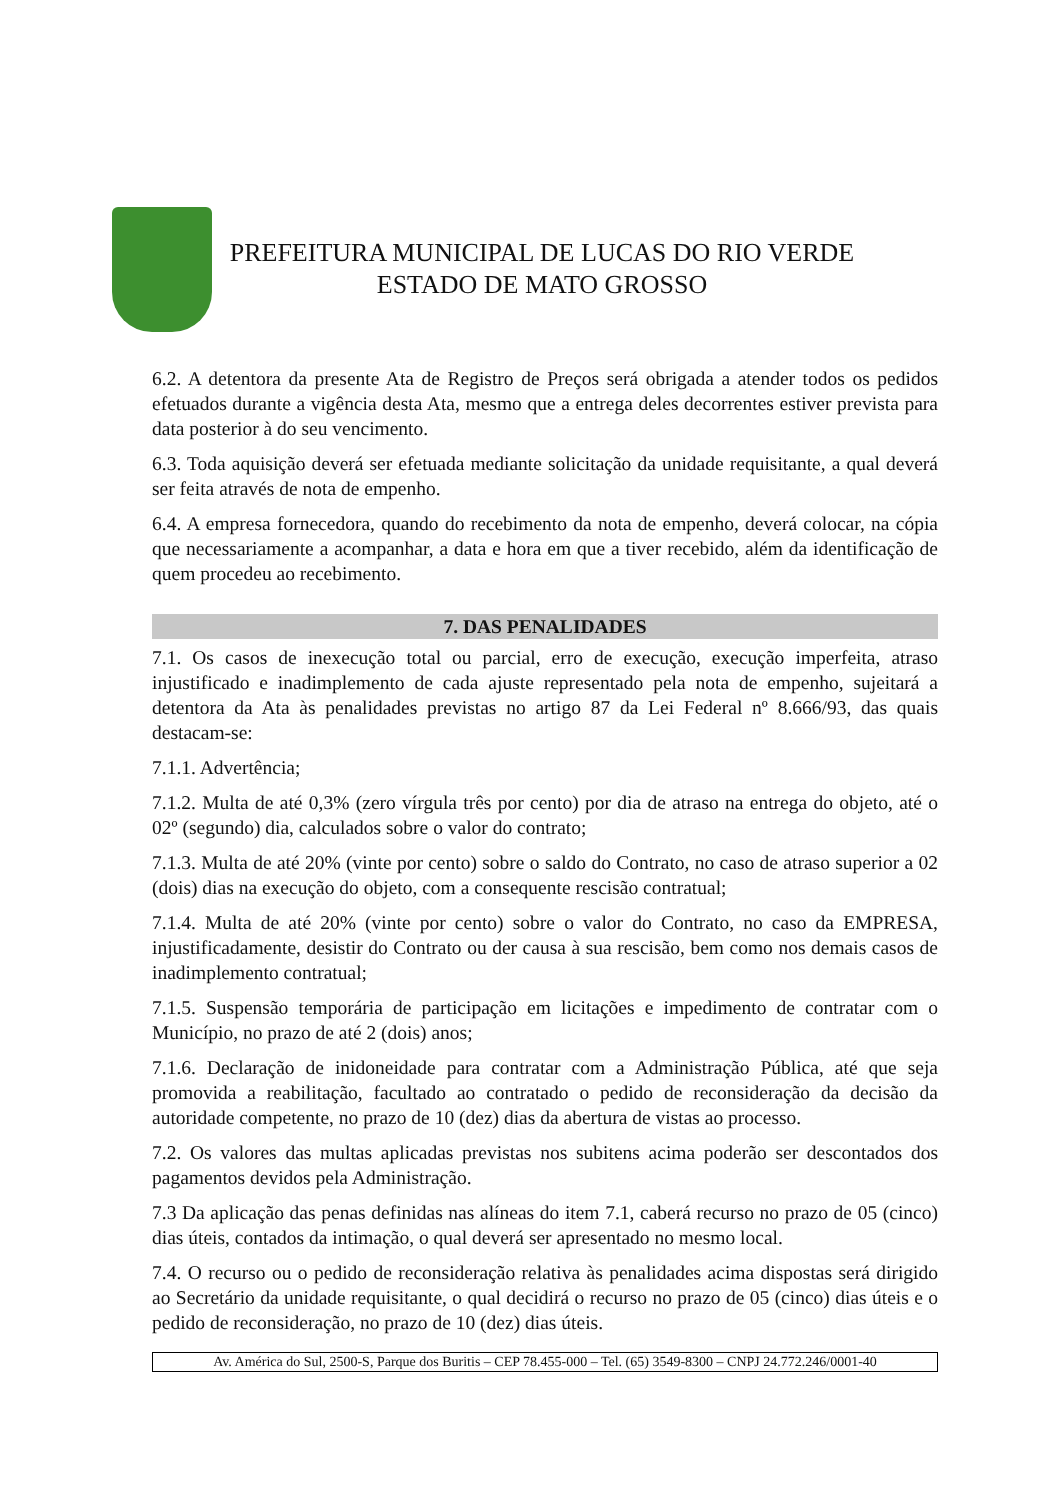PREFEITURA MUNICIPAL DE LUCAS DO RIO VERDE
ESTADO DE MATO GROSSO
6.2. A detentora da presente Ata de Registro de Preços será obrigada a atender todos os pedidos efetuados durante a vigência desta Ata, mesmo que a entrega deles decorrentes estiver prevista para data posterior à do seu vencimento.
6.3. Toda aquisição deverá ser efetuada mediante solicitação da unidade requisitante, a qual deverá ser feita através de nota de empenho.
6.4. A empresa fornecedora, quando do recebimento da nota de empenho, deverá colocar, na cópia que necessariamente a acompanhar, a data e hora em que a tiver recebido, além da identificação de quem procedeu ao recebimento.
7. DAS PENALIDADES
7.1. Os casos de inexecução total ou parcial, erro de execução, execução imperfeita, atraso injustificado e inadimplemento de cada ajuste representado pela nota de empenho, sujeitará a detentora da Ata às penalidades previstas no artigo 87 da Lei Federal nº 8.666/93, das quais destacam-se:
7.1.1. Advertência;
7.1.2. Multa de até 0,3% (zero vírgula três por cento) por dia de atraso na entrega do objeto, até o 02º (segundo) dia, calculados sobre o valor do contrato;
7.1.3. Multa de até 20% (vinte por cento) sobre o saldo do Contrato, no caso de atraso superior a 02 (dois) dias na execução do objeto, com a consequente rescisão contratual;
7.1.4. Multa de até 20% (vinte por cento) sobre o valor do Contrato, no caso da EMPRESA, injustificadamente, desistir do Contrato ou der causa à sua rescisão, bem como nos demais casos de inadimplemento contratual;
7.1.5. Suspensão temporária de participação em licitações e impedimento de contratar com o Município, no prazo de até 2 (dois) anos;
7.1.6. Declaração de inidoneidade para contratar com a Administração Pública, até que seja promovida a reabilitação, facultado ao contratado o pedido de reconsideração da decisão da autoridade competente, no prazo de 10 (dez) dias da abertura de vistas ao processo.
7.2. Os valores das multas aplicadas previstas nos subitens acima poderão ser descontados dos pagamentos devidos pela Administração.
7.3 Da aplicação das penas definidas nas alíneas do item 7.1, caberá recurso no prazo de 05 (cinco) dias úteis, contados da intimação, o qual deverá ser apresentado no mesmo local.
7.4. O recurso ou o pedido de reconsideração relativa às penalidades acima dispostas será dirigido ao Secretário da unidade requisitante, o qual decidirá o recurso no prazo de 05 (cinco) dias úteis e o pedido de reconsideração, no prazo de 10 (dez) dias úteis.
Av. América do Sul, 2500-S, Parque dos Buritis – CEP 78.455-000 – Tel. (65) 3549-8300 – CNPJ 24.772.246/0001-40